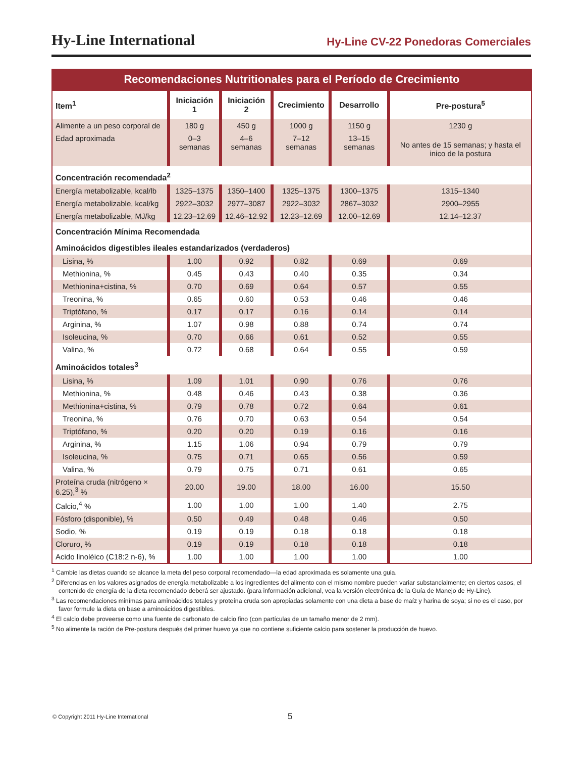Hy-Line International Hy-Line CV-22 Ponedoras Comerciales
Recomendaciones Nutritionales para el Período de Crecimiento
| Item<sup>1</sup> | Iniciación 1 | Iniciación 2 | Crecimiento | Desarrollo | Pre-postura<sup>5</sup> |
| --- | --- | --- | --- | --- | --- |
| Alimente a un peso corporal de | 180 g | 450 g | 1000 g | 1150 g | 1230 g |
| Edad aproximada | 0–3 semanas | 4–6 semanas | 7–12 semanas | 13–15 semanas | No antes de 15 semanas; y hasta el inico de la postura |
| Concentración recomendada<sup>2</sup> | | | | | |
| Energía metabolizable, kcal/lb | 1325–1375 | 1350–1400 | 1325–1375 | 1300–1375 | 1315–1340 |
| Energía metabolizable, kcal/kg | 2922–3032 | 2977–3087 | 2922–3032 | 2867–3032 | 2900–2955 |
| Energía metabolizable, MJ/kg | 12.23–12.69 | 12.46–12.92 | 12.23–12.69 | 12.00–12.69 | 12.14–12.37 |
| Concentración Mínima Recomendada | | | | | |
| Aminoácidos digestibles ileales estandarizados (verdaderos) | | | | | |
| Lisina, % | 1.00 | 0.92 | 0.82 | 0.69 | 0.69 |
| Methionina, % | 0.45 | 0.43 | 0.40 | 0.35 | 0.34 |
| Methionina+cistina, % | 0.70 | 0.69 | 0.64 | 0.57 | 0.55 |
| Treonina, % | 0.65 | 0.60 | 0.53 | 0.46 | 0.46 |
| Triptófano, % | 0.17 | 0.17 | 0.16 | 0.14 | 0.14 |
| Arginina, % | 1.07 | 0.98 | 0.88 | 0.74 | 0.74 |
| Isoleucina, % | 0.70 | 0.66 | 0.61 | 0.52 | 0.55 |
| Valina, % | 0.72 | 0.68 | 0.64 | 0.55 | 0.59 |
| Aminoácidos totales<sup>3</sup> | | | | | |
| Lisina, % | 1.09 | 1.01 | 0.90 | 0.76 | 0.76 |
| Methionina, % | 0.48 | 0.46 | 0.43 | 0.38 | 0.36 |
| Methionina+cistina, % | 0.79 | 0.78 | 0.72 | 0.64 | 0.61 |
| Treonina, % | 0.76 | 0.70 | 0.63 | 0.54 | 0.54 |
| Triptófano, % | 0.20 | 0.20 | 0.19 | 0.16 | 0.16 |
| Arginina, % | 1.15 | 1.06 | 0.94 | 0.79 | 0.79 |
| Isoleucina, % | 0.75 | 0.71 | 0.65 | 0.56 | 0.59 |
| Valina, % | 0.79 | 0.75 | 0.71 | 0.61 | 0.65 |
| Proteína cruda (nitrógeno × 6.25),<sup>3</sup> % | 20.00 | 19.00 | 18.00 | 16.00 | 15.50 |
| Calcio,<sup>4</sup> % | 1.00 | 1.00 | 1.00 | 1.40 | 2.75 |
| Fósforo (disponible), % | 0.50 | 0.49 | 0.48 | 0.46 | 0.50 |
| Sodio, % | 0.19 | 0.19 | 0.18 | 0.18 | 0.18 |
| Cloruro, % | 0.19 | 0.19 | 0.18 | 0.18 | 0.18 |
| Acido linoléico (C18:2 n-6), % | 1.00 | 1.00 | 1.00 | 1.00 | 1.00 |
<sup>1</sup> Cambie las dietas cuando se alcance la meta del peso corporal recomendado—la edad aproximada es solamente una guia.
<sup>2</sup> Diferencias en los valores asignados de energía metabolizable a los ingredientes del alimento con el mismo nombre pueden variar substancialmente; en ciertos casos, el contenido de energía de la dieta recomendado deberá ser ajustado. (para información adicional, vea la versión electrónica de la Guía de Manejo de Hy-Line).
<sup>3</sup> Las recomendaciones minímas para aminoácidos totales y proteína cruda son apropiadas solamente con una dieta a base de maíz y harina de soya; si no es el caso, por favor formule la dieta en base a aminoácidos digestibles.
<sup>4</sup> El calcio debe proveerse como una fuente de carbonato de calcio fino (con partículas de un tamaño menor de 2 mm).
<sup>5</sup> No alimente la ración de Pre-postura después del primer huevo ya que no contiene suficiente calcio para sostener la producción de huevo.
© Copyright 2011 Hy-Line International
5